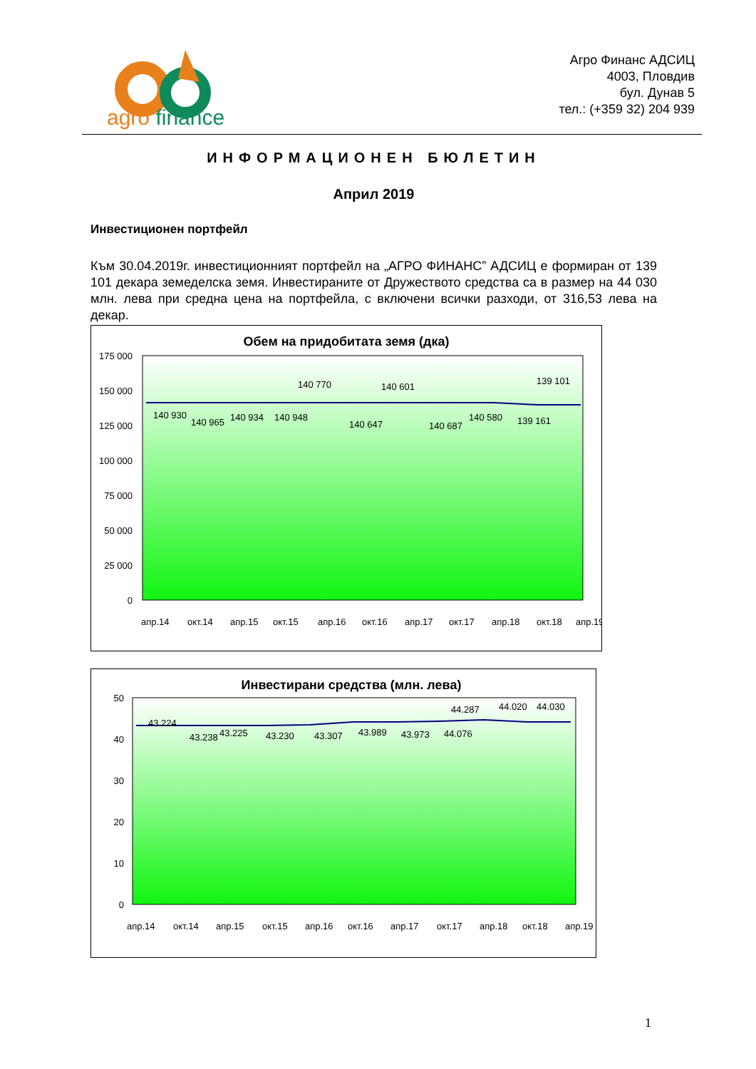agro finance
Агро Финанс АДСИЦ
4003, Пловдив
бул. Дунав 5
тел.: (+359 32) 204 939
ИНФОРМАЦИОНЕН БЮЛЕТИН
Април 2019
Инвестиционен портфейл
Към 30.04.2019г. инвестиционният портфейл на „АГРО ФИНАНС” АДСИЦ е формиран от 139 101 декара земеделска земя. Инвестираните от Дружеството средства са в размер на 44 030 млн. лева при средна цена на портфейла, с включени всички разходи, от 316,53 лева на декар.
Обем на придобитата земя (дка)
175 000
150 000
125 000
100 000
75 000
50 000
25 000
0
140 930
140 965
140 934
140 948
140 770
140 647
140 601
140 687
140 580
139 161
139 101
апр.14
окт.14
апр.15
окт.15
апр.16
окт.16
апр.17
окт.17
апр.18
окт.18
апр.19
Инвестирани средства (млн. лева)
50
40
30
20
10
0
43.224
43.238
43.225
43.230
43.307
43.989
43.973
44.076
44.287
44.020
44.030
апр.14
окт.14
апр.15
окт.15
апр.16
окт.16
апр.17
окт.17
апр.18
окт.18
апр.19
1